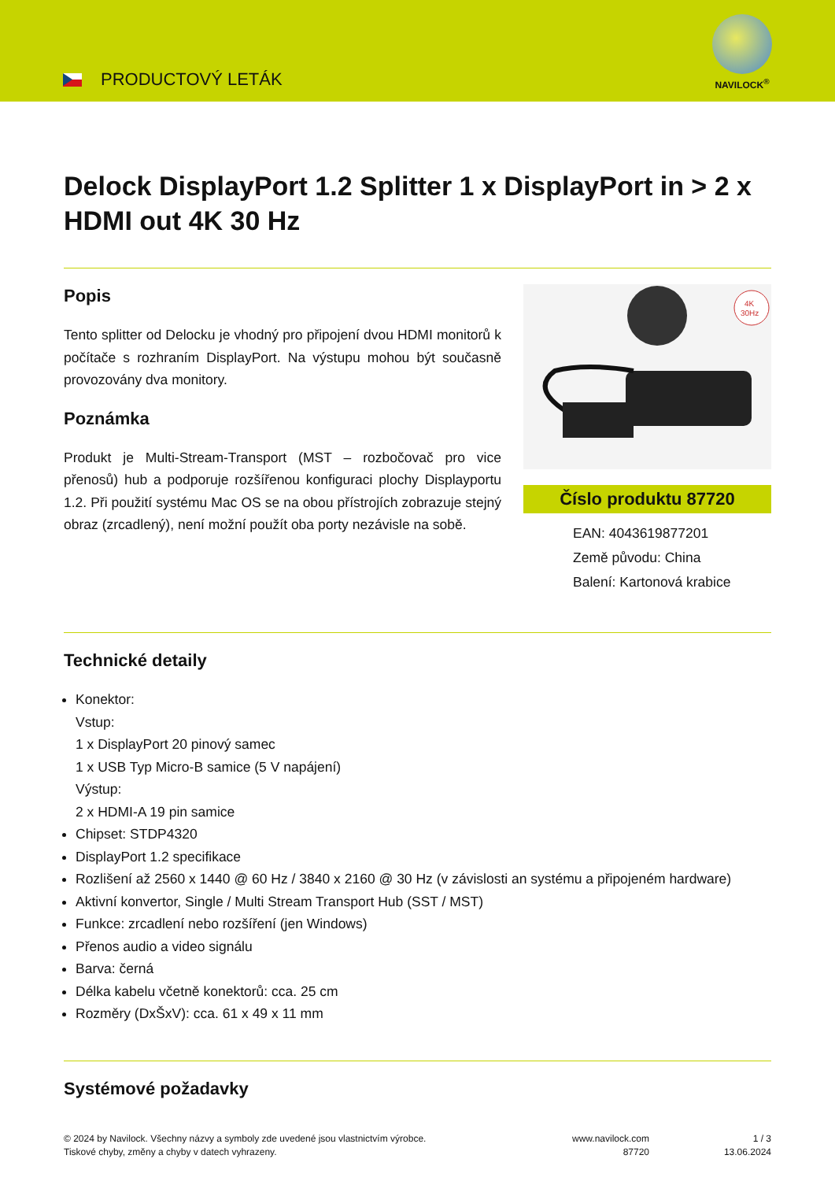PRODUCTOVÝ LETÁK
NAVILOCK<sup>®</sup>
Delock DisplayPort 1.2 Splitter 1 x DisplayPort in > 2 x HDMI out 4K 30 Hz
Popis
Tento splitter od Delocku je vhodný pro připojení dvou HDMI monitorů k počítače s rozhraním DisplayPort. Na výstupu mohou být současně provozovány dva monitory.
Poznámka
Produkt je Multi-Stream-Transport (MST – rozbočovač pro vice přenosů) hub a podporuje rozšířenou konfiguraci plochy Displayportu 1.2. Při použití systému Mac OS se na obou přístrojích zobrazuje stejný obraz (zrcadlený), není možní použít oba porty nezávisle na sobě.
4K
30Hz
Číslo produktu 87720
EAN: 4043619877201
Země původu: China
Balení: Kartonová krabice
Technické detaily
Konektor:
Vstup:
1 x DisplayPort 20 pinový samec
1 x USB Typ Micro-B samice (5 V napájení)
Výstup:
2 x HDMI-A 19 pin samice
Chipset: STDP4320
DisplayPort 1.2 specifikace
Rozlišení až 2560 x 1440 @ 60 Hz / 3840 x 2160 @ 30 Hz (v závislosti an systému a připojeném hardware)
Aktivní konvertor, Single / Multi Stream Transport Hub (SST / MST)
Funkce: zrcadlení nebo rozšíření (jen Windows)
Přenos audio a video signálu
Barva: černá
Délka kabelu včetně konektorů: cca. 25 cm
Rozměry (DxŠxV): cca. 61 x 49 x 11 mm
Systémové požadavky
© 2024 by Navilock. Všechny názvy a symboly zde uvedené jsou vlastnictvím výrobce.
Tiskové chyby, změny a chyby v datech vyhrazeny.
www.navilock.com
87720
1 / 3
13.06.2024